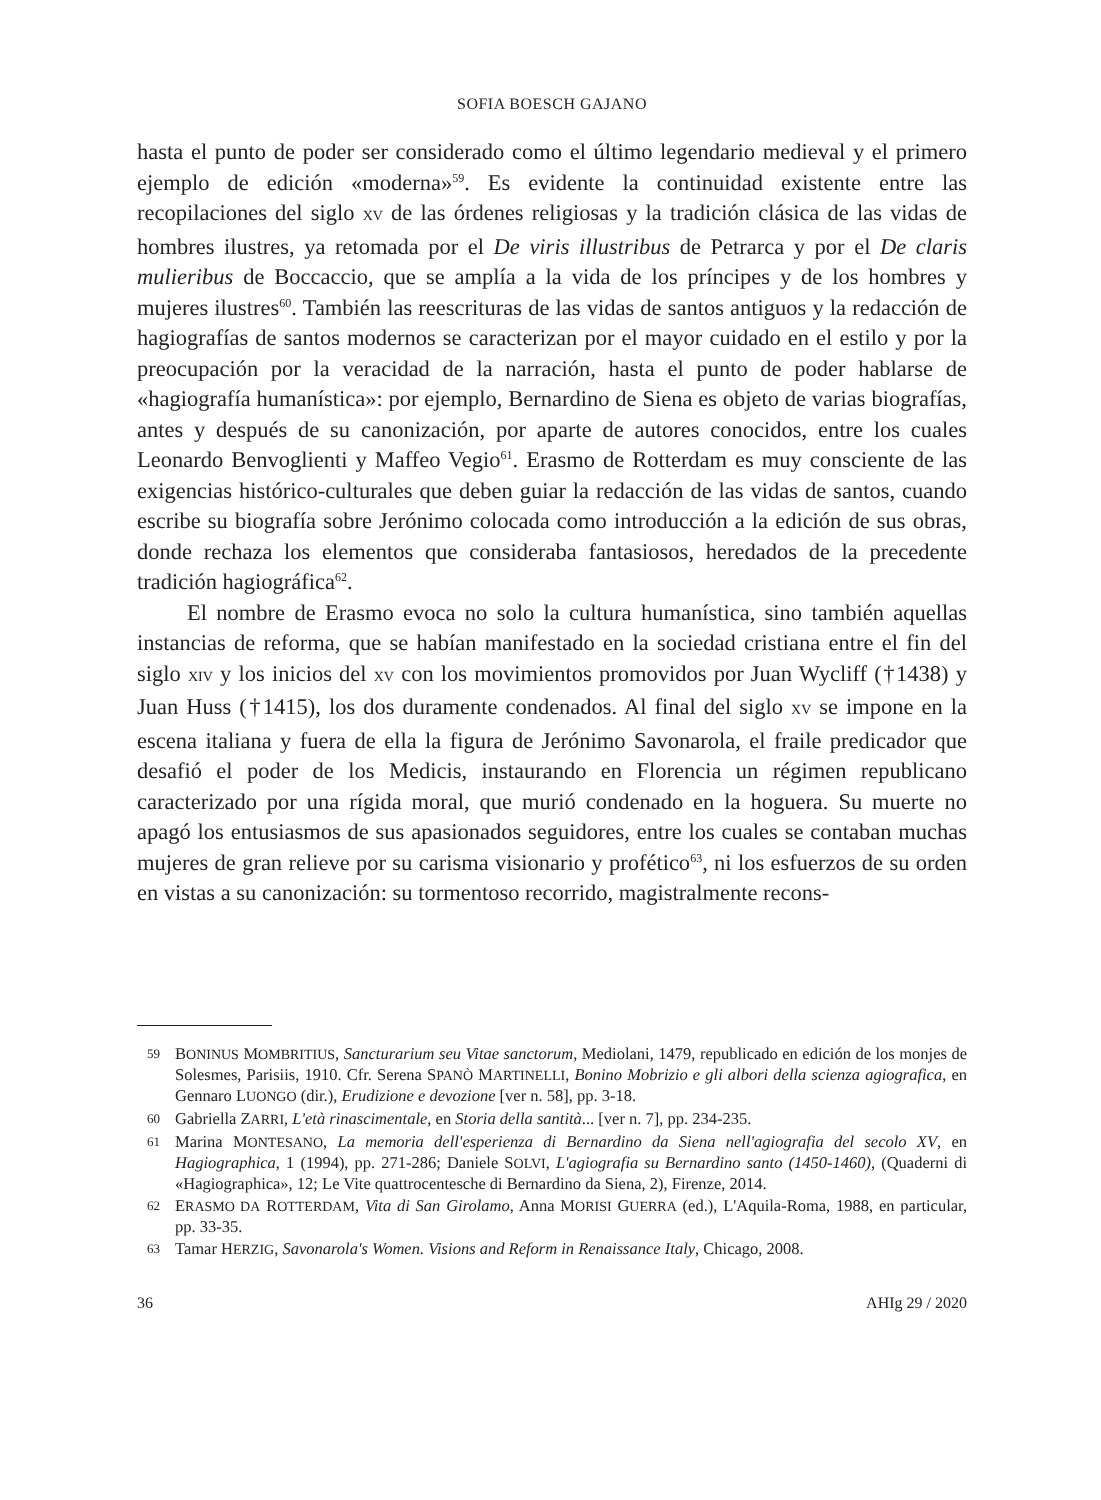SOFIA BOESCH GAJANO
hasta el punto de poder ser considerado como el último legendario medieval y el primero ejemplo de edición «moderna»<sup>59</sup>. Es evidente la continuidad existente entre las recopilaciones del siglo XV de las órdenes religiosas y la tradición clásica de las vidas de hombres ilustres, ya retomada por el De viris illustribus de Petrarca y por el De claris mulieribus de Boccaccio, que se amplía a la vida de los príncipes y de los hombres y mujeres ilustres<sup>60</sup>. También las reescrituras de las vidas de santos antiguos y la redacción de hagiografías de santos modernos se caracterizan por el mayor cuidado en el estilo y por la preocupación por la veracidad de la narración, hasta el punto de poder hablarse de «hagiografía humanística»: por ejemplo, Bernardino de Siena es objeto de varias biografías, antes y después de su canonización, por aparte de autores conocidos, entre los cuales Leonardo Benvoglienti y Maffeo Vegio<sup>61</sup>. Erasmo de Rotterdam es muy consciente de las exigencias histórico-culturales que deben guiar la redacción de las vidas de santos, cuando escribe su biografía sobre Jerónimo colocada como introducción a la edición de sus obras, donde rechaza los elementos que consideraba fantasiosos, heredados de la precedente tradición hagiográfica<sup>62</sup>.
El nombre de Erasmo evoca no solo la cultura humanística, sino también aquellas instancias de reforma, que se habían manifestado en la sociedad cristiana entre el fin del siglo XIV y los inicios del XV con los movimientos promovidos por Juan Wycliff (†1438) y Juan Huss (†1415), los dos duramente condenados. Al final del siglo XV se impone en la escena italiana y fuera de ella la figura de Jerónimo Savonarola, el fraile predicador que desafió el poder de los Medicis, instaurando en Florencia un régimen republicano caracterizado por una rígida moral, que murió condenado en la hoguera. Su muerte no apagó los entusiasmos de sus apasionados seguidores, entre los cuales se contaban muchas mujeres de gran relieve por su carisma visionario y profético<sup>63</sup>, ni los esfuerzos de su orden en vistas a su canonización: su tormentoso recorrido, magistralmente recons-
59 BONINUS MOMBRITIUS, Sancturarium seu Vitae sanctorum, Mediolani, 1479, republicado en edición de los monjes de Solesmes, Parisiis, 1910. Cfr. Serena SPANÒ MARTINELLI, Bonino Mobrizio e gli albori della scienza agiografica, en Gennaro LUONGO (dir.), Erudizione e devozione [ver n. 58], pp. 3-18.
60 Gabriella ZARRI, L'età rinascimentale, en Storia della santità... [ver n. 7], pp. 234-235.
61 Marina MONTESANO, La memoria dell'esperienza di Bernardino da Siena nell'agiografia del secolo XV, en Hagiographica, 1 (1994), pp. 271-286; Daniele SOLVI, L'agiografia su Bernardino santo (1450-1460), (Quaderni di «Hagiographica», 12; Le Vite quattrocentesche di Bernardino da Siena, 2), Firenze, 2014.
62 ERASMO DA ROTTERDAM, Vita di San Girolamo, Anna MORISI GUERRA (ed.), L'Aquila-Roma, 1988, en particular, pp. 33-35.
63 Tamar HERZIG, Savonarola's Women. Visions and Reform in Renaissance Italy, Chicago, 2008.
36 AHIg 29 / 2020